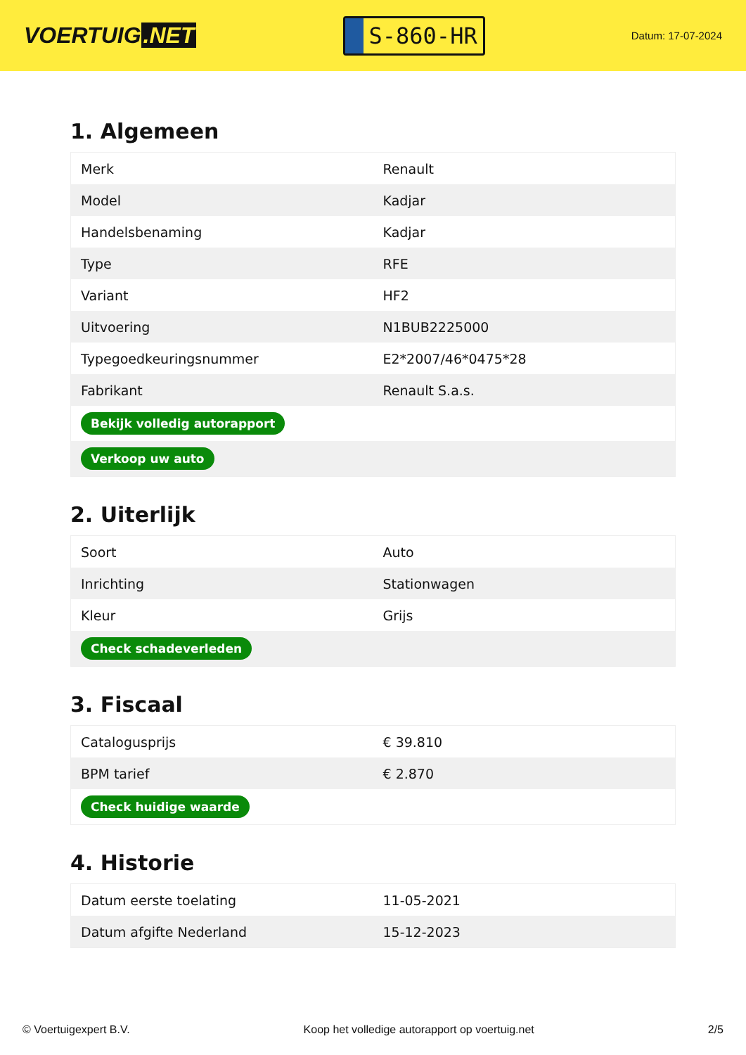VOERTUIG.NET
S-860-HR
Datum: 17-07-2024
1. Algemeen
| Merk | Renault |
| Model | Kadjar |
| Handelsbenaming | Kadjar |
| Type | RFE |
| Variant | HF2 |
| Uitvoering | N1BUB2225000 |
| Typegoedkeuringsnummer | E2*2007/46*0475*28 |
| Fabrikant | Renault S.a.s. |
| Bekijk volledig autorapport | |
| Verkoop uw auto | |
2. Uiterlijk
| Soort | Auto |
| Inrichting | Stationwagen |
| Kleur | Grijs |
| Check schadeverleden | |
3. Fiscaal
| Catalogusprijs | € 39.810 |
| BPM tarief | € 2.870 |
| Check huidige waarde | |
4. Historie
| Datum eerste toelating | 11-05-2021 |
| Datum afgifte Nederland | 15-12-2023 |
© Voertuigexpert B.V. Koop het volledige autorapport op voertuig.net 2/5